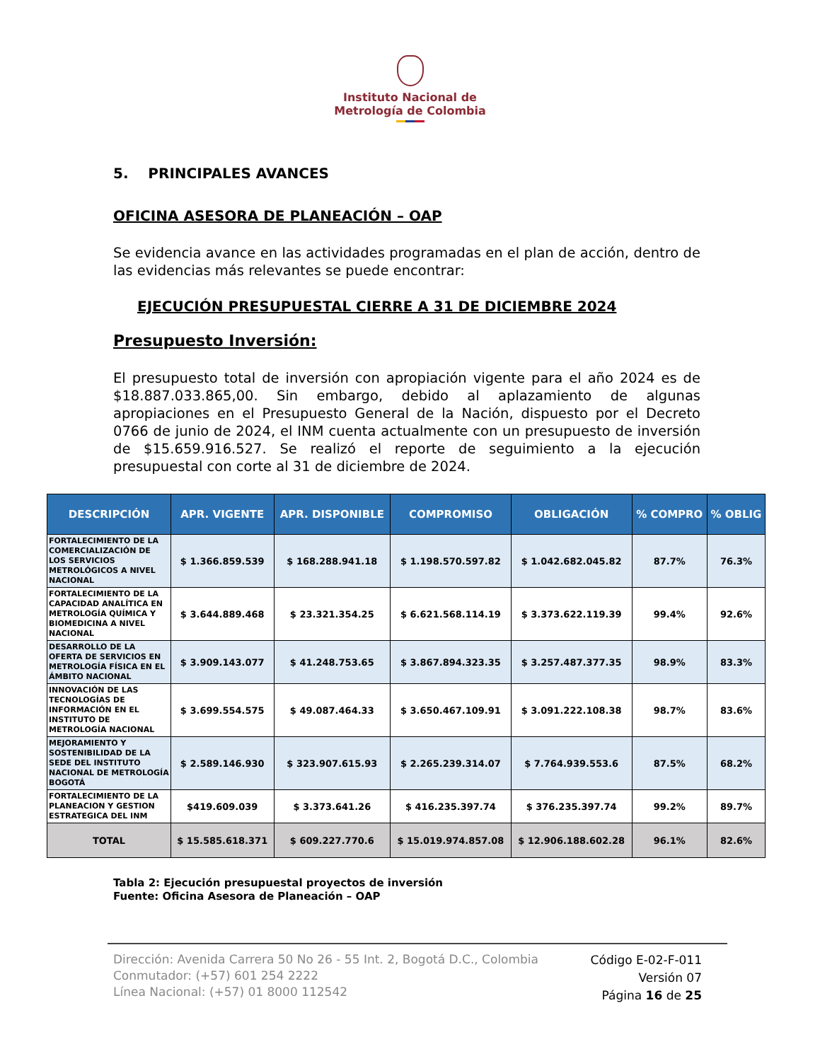Instituto Nacional de
Metrología de Colombia
5. PRINCIPALES AVANCES
OFICINA ASESORA DE PLANEACIÓN – OAP
Se evidencia avance en las actividades programadas en el plan de acción, dentro de las evidencias más relevantes se puede encontrar:
EJECUCIÓN PRESUPUESTAL CIERRE A 31 DE DICIEMBRE 2024
Presupuesto Inversión:
El presupuesto total de inversión con apropiación vigente para el año 2024 es de $18.887.033.865,00. Sin embargo, debido al aplazamiento de algunas apropiaciones en el Presupuesto General de la Nación, dispuesto por el Decreto 0766 de junio de 2024, el INM cuenta actualmente con un presupuesto de inversión de $15.659.916.527. Se realizó el reporte de seguimiento a la ejecución presupuestal con corte al 31 de diciembre de 2024.
| DESCRIPCIÓN | APR. VIGENTE | APR. DISPONIBLE | COMPROMISO | OBLIGACIÓN | % COMPRO | % OBLIG |
| --- | --- | --- | --- | --- | --- | --- |
| FORTALECIMIENTO DE LA COMERCIALIZACIÓN DE LOS SERVICIOS METROLÓGICOS A NIVEL NACIONAL | $ 1.366.859.539 | $ 168.288.941.18 | $ 1.198.570.597.82 | $ 1.042.682.045.82 | 87.7% | 76.3% |
| FORTALECIMIENTO DE LA CAPACIDAD ANALÍTICA EN METROLOGÍA QUÍMICA Y BIOMEDICINA A NIVEL NACIONAL | $ 3.644.889.468 | $ 23.321.354.25 | $ 6.621.568.114.19 | $ 3.373.622.119.39 | 99.4% | 92.6% |
| DESARROLLO DE LA OFERTA DE SERVICIOS EN METROLOGÍA FÍSICA EN EL ÁMBITO NACIONAL | $ 3.909.143.077 | $ 41.248.753.65 | $ 3.867.894.323.35 | $ 3.257.487.377.35 | 98.9% | 83.3% |
| INNOVACIÓN DE LAS TECNOLOGÍAS DE INFORMACIÓN EN EL INSTITUTO DE METROLOGÍA NACIONAL | $ 3.699.554.575 | $ 49.087.464.33 | $ 3.650.467.109.91 | $ 3.091.222.108.38 | 98.7% | 83.6% |
| MEJORAMIENTO Y SOSTENIBILIDAD DE LA SEDE DEL INSTITUTO NACIONAL DE METROLOGÍA BOGOTÁ | $ 2.589.146.930 | $ 323.907.615.93 | $ 2.265.239.314.07 | $ 7.764.939.553.6 | 87.5% | 68.2% |
| FORTALECIMIENTO DE LA PLANEACION Y GESTION ESTRATEGICA DEL INM | $419.609.039 | $ 3.373.641.26 | $ 416.235.397.74 | $ 376.235.397.74 | 99.2% | 89.7% |
| TOTAL | $ 15.585.618.371 | $ 609.227.770.6 | $ 15.019.974.857.08 | $ 12.906.188.602.28 | 96.1% | 82.6% |
Tabla 2: Ejecución presupuestal proyectos de inversión
Fuente: Oficina Asesora de Planeación – OAP
Dirección: Avenida Carrera 50 No 26 - 55 Int. 2, Bogotá D.C., Colombia
Conmutador: (+57) 601 254 2222
Línea Nacional: (+57) 01 8000 112542
Código E-02-F-011
Versión 07
Página 16 de 25